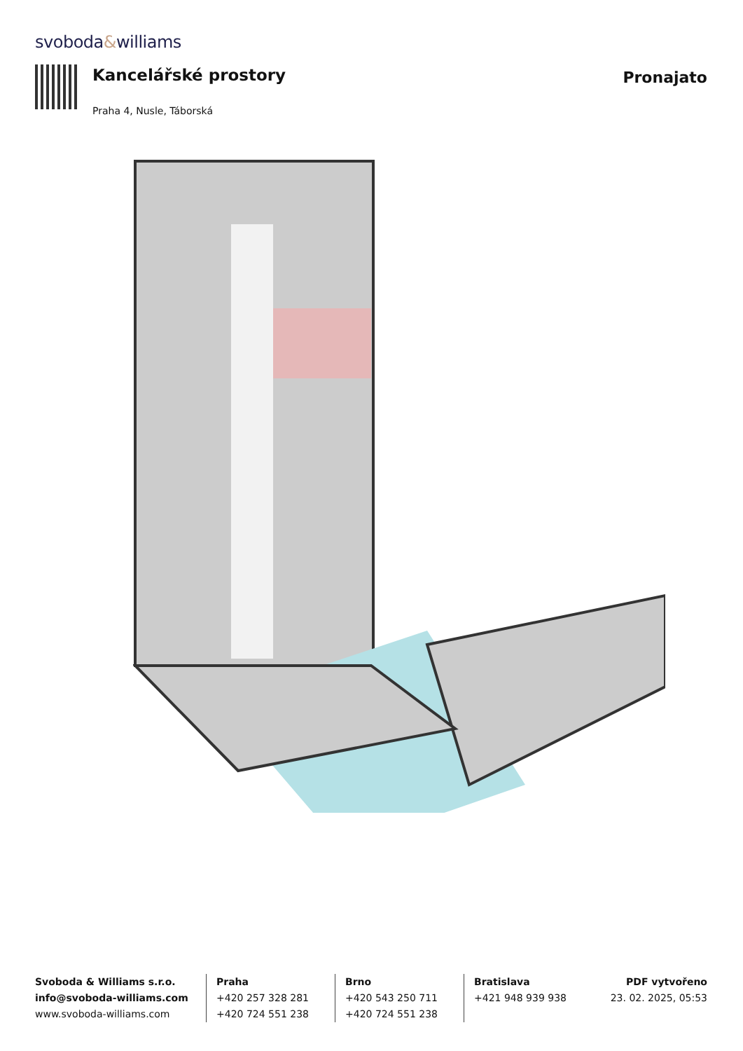svoboda&williams
Kancelářské prostory
Praha 4, Nusle, Táborská
Pronajato
Svoboda & Williams s.r.o.
info@svoboda-williams.com
www.svoboda-williams.com
Praha
+420 257 328 281
+420 724 551 238
Brno
+420 543 250 711
+420 724 551 238
Bratislava
+421 948 939 938
PDF vytvořeno
23. 02. 2025, 05:53